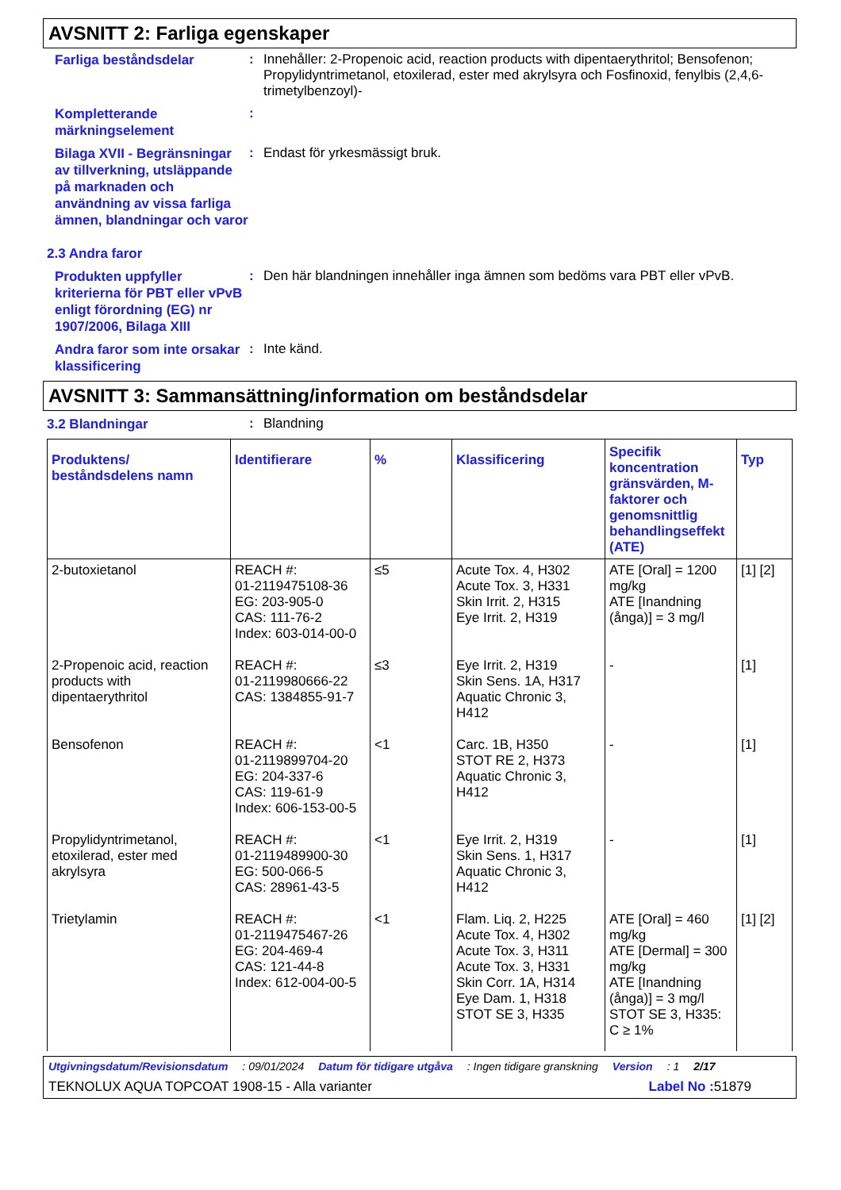AVSNITT 2: Farliga egenskaper
Farliga beståndsdelar
:
Innehåller: 2-Propenoic acid, reaction products with dipentaerythritol; Bensofenon; Propylidyntrimetanol, etoxilerad, ester med akrylsyra och Fosfinoxid, fenylbis (2,4,6-trimetylbenzoyl)-
Kompletterande märkningselement
:
Bilaga XVII - Begränsningar av tillverkning, utsläppande på marknaden och användning av vissa farliga ämnen, blandningar och varor
:
Endast för yrkesmässigt bruk.
2.3 Andra faror
Produkten uppfyller kriterierna för PBT eller vPvB enligt förordning (EG) nr 1907/2006, Bilaga XIII
:
Den här blandningen innehåller inga ämnen som bedöms vara PBT eller vPvB.
Andra faror som inte orsakar klassificering
:
Inte känd.
AVSNITT 3: Sammansättning/information om beståndsdelar
3.2 Blandningar
:
Blandning
| Produktens/ beståndsdelens namn | Identifierare | % | Klassificering | Specifik koncentration gränsvärden, M-faktorer och genomsnittlig behandlingseffekt (ATE) | Typ |
| --- | --- | --- | --- | --- | --- |
| 2-butoxietanol | REACH #: 01-2119475108-36 EG: 203-905-0 CAS: 111-76-2 Index: 603-014-00-0 | ≤5 | Acute Tox. 4, H302 Acute Tox. 3, H331 Skin Irrit. 2, H315 Eye Irrit. 2, H319 | ATE [Oral] = 1200 mg/kg ATE [Inandning (ånga)] = 3 mg/l | [1] [2] |
| 2-Propenoic acid, reaction products with dipentaerythritol | REACH #: 01-2119980666-22 CAS: 1384855-91-7 | ≤3 | Eye Irrit. 2, H319 Skin Sens. 1A, H317 Aquatic Chronic 3, H412 | - | [1] |
| Bensofenon | REACH #: 01-2119899704-20 EG: 204-337-6 CAS: 119-61-9 Index: 606-153-00-5 | <1 | Carc. 1B, H350 STOT RE 2, H373 Aquatic Chronic 3, H412 | - | [1] |
| Propylidyntrimetanol, etoxilerad, ester med akrylsyra | REACH #: 01-2119489900-30 EG: 500-066-5 CAS: 28961-43-5 | <1 | Eye Irrit. 2, H319 Skin Sens. 1, H317 Aquatic Chronic 3, H412 | - | [1] |
| Trietylamin | REACH #: 01-2119475467-26 EG: 204-469-4 CAS: 121-44-8 Index: 612-004-00-5 | <1 | Flam. Liq. 2, H225 Acute Tox. 4, H302 Acute Tox. 3, H311 Acute Tox. 3, H331 Skin Corr. 1A, H314 Eye Dam. 1, H318 STOT SE 3, H335 | ATE [Oral] = 460 mg/kg ATE [Dermal] = 300 mg/kg ATE [Inandning (ånga)] = 3 mg/l STOT SE 3, H335: C ≥ 1% | [1] [2] |
Utgivningsdatum/Revisionsdatum: 09/01/2024 Datum för tidigare utgåva: Ingen tidigare granskning Version: 1 2/17
TEKNOLUX AQUA TOPCOAT 1908-15 - Alla varianter Label No : 51879